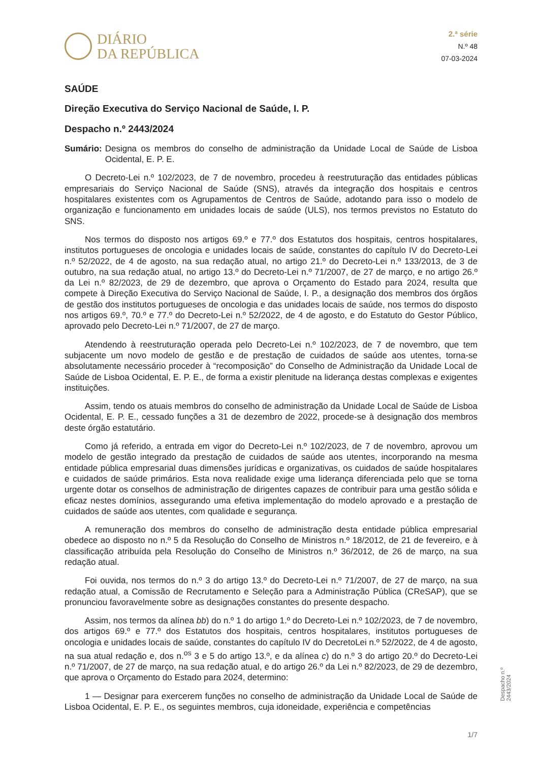DIÁRIO
DA REPÚBLICA
2.ª série
N.º 48
07-03-2024
SAÚDE
Direção Executiva do Serviço Nacional de Saúde, I. P.
Despacho n.º 2443/2024
Sumário: Designa os membros do conselho de administração da Unidade Local de Saúde de Lisboa Ocidental, E. P. E.
O Decreto-Lei n.º 102/2023, de 7 de novembro, procedeu à reestruturação das entidades públicas empresariais do Serviço Nacional de Saúde (SNS), através da integração dos hospitais e centros hospitalares existentes com os Agrupamentos de Centros de Saúde, adotando para isso o modelo de organização e funcionamento em unidades locais de saúde (ULS), nos termos previstos no Estatuto do SNS.
Nos termos do disposto nos artigos 69.º e 77.º dos Estatutos dos hospitais, centros hospitalares, institutos portugueses de oncologia e unidades locais de saúde, constantes do capítulo IV do Decreto-Lei n.º 52/2022, de 4 de agosto, na sua redação atual, no artigo 21.º do Decreto-Lei n.º 133/2013, de 3 de outubro, na sua redação atual, no artigo 13.º do Decreto-Lei n.º 71/2007, de 27 de março, e no artigo 26.º da Lei n.º 82/2023, de 29 de dezembro, que aprova o Orçamento do Estado para 2024, resulta que compete à Direção Executiva do Serviço Nacional de Saúde, I. P., a designação dos membros dos órgãos de gestão dos institutos portugueses de oncologia e das unidades locais de saúde, nos termos do disposto nos artigos 69.º, 70.º e 77.º do Decreto-Lei n.º 52/2022, de 4 de agosto, e do Estatuto do Gestor Público, aprovado pelo Decreto-Lei n.º 71/2007, de 27 de março.
Atendendo à reestruturação operada pelo Decreto-Lei n.º 102/2023, de 7 de novembro, que tem subjacente um novo modelo de gestão e de prestação de cuidados de saúde aos utentes, torna-se absolutamente necessário proceder à “recomposição” do Conselho de Administração da Unidade Local de Saúde de Lisboa Ocidental, E. P. E., de forma a existir plenitude na liderança destas complexas e exigentes instituições.
Assim, tendo os atuais membros do conselho de administração da Unidade Local de Saúde de Lisboa Ocidental, E. P. E., cessado funções a 31 de dezembro de 2022, procede-se à designação dos membros deste órgão estatutário.
Como já referido, a entrada em vigor do Decreto-Lei n.º 102/2023, de 7 de novembro, aprovou um modelo de gestão integrado da prestação de cuidados de saúde aos utentes, incorporando na mesma entidade pública empresarial duas dimensões jurídicas e organizativas, os cuidados de saúde hospitalares e cuidados de saúde primários. Esta nova realidade exige uma liderança diferenciada pelo que se torna urgente dotar os conselhos de administração de dirigentes capazes de contribuir para uma gestão sólida e eficaz nestes domínios, assegurando uma efetiva implementação do modelo aprovado e a prestação de cuidados de saúde aos utentes, com qualidade e segurança.
A remuneração dos membros do conselho de administração desta entidade pública empresarial obedece ao disposto no n.º 5 da Resolução do Conselho de Ministros n.º 18/2012, de 21 de fevereiro, e à classificação atribuída pela Resolução do Conselho de Ministros n.º 36/2012, de 26 de março, na sua redação atual.
Foi ouvida, nos termos do n.º 3 do artigo 13.º do Decreto-Lei n.º 71/2007, de 27 de março, na sua redação atual, a Comissão de Recrutamento e Seleção para a Administração Pública (CReSAP), que se pronunciou favoravelmente sobre as designações constantes do presente despacho.
Assim, nos termos da alínea bb) do n.º 1 do artigo 1.º do Decreto-Lei n.º 102/2023, de 7 de novembro, dos artigos 69.º e 77.º dos Estatutos dos hospitais, centros hospitalares, institutos portugueses de oncologia e unidades locais de saúde, constantes do capítulo IV do DecretoLei n.º 52/2022, de 4 de agosto, na sua atual redação e, dos n.<sup>os</sup> 3 e 5 do artigo 13.º, e da alínea c) do n.º 3 do artigo 20.º do Decreto-Lei n.º 71/2007, de 27 de março, na sua redação atual, e do artigo 26.º da Lei n.º 82/2023, de 29 de dezembro, que aprova o Orçamento do Estado para 2024, determino:
1 — Designar para exercerem funções no conselho de administração da Unidade Local de Saúde de Lisboa Ocidental, E. P. E., os seguintes membros, cuja idoneidade, experiência e competências
Despacho n.º 2443/2024
1/7